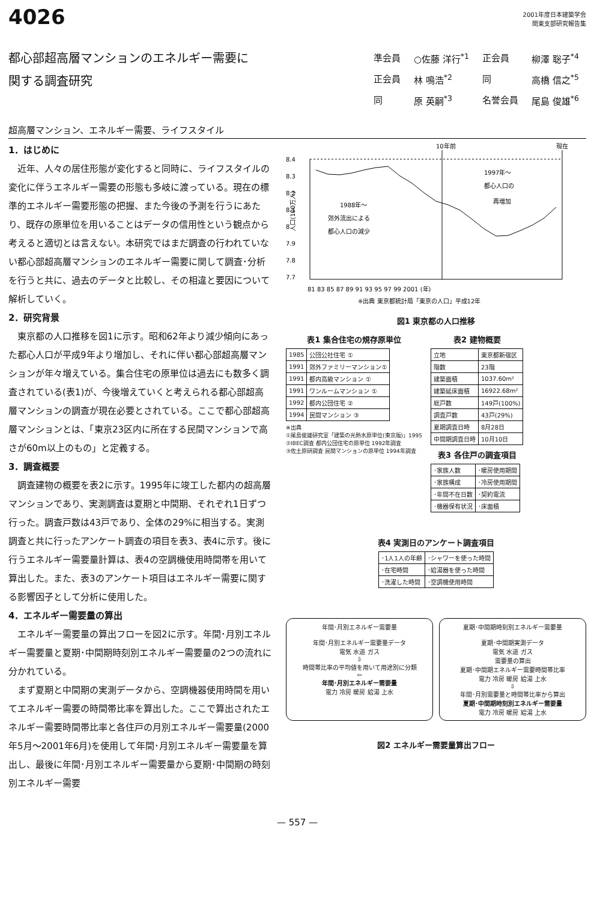4026
2001年度日本建築学会
関東支部研究報告集
都心部超高層マンションのエネルギー需要に
関する調査研究
| 準会員 | ○佐藤 洋行<sup>*1</sup> | 正会員 | 柳澤 聡子<sup>*4</sup> |
| 正会員 | 林 鳴浩<sup>*2</sup> | 同 | 高橋 信之<sup>*5</sup> |
| 同 | 原 英嗣<sup>*3</sup> | 名誉会員 | 尾島 俊雄<sup>*6</sup> |
超高層マンション、エネルギー需要、ライフスタイル
1．はじめに
近年、人々の居住形態が変化すると同時に、ライフスタイルの変化に伴うエネルギー需要の形態も多岐に渡っている。現在の標準的エネルギー需要形態の把握、また今後の予測を行うにあたり、既存の原単位を用いることはデータの信用性という観点から考えると適切とは言えない。本研究ではまだ調査の行われていない都心部超高層マンションのエネルギー需要に関して調査･分析を行うと共に、過去のデータと比較し、その相違と要因について解析していく。
2．研究背景
東京都の人口推移を図1に示す。昭和62年より減少傾向にあった都心人口が平成9年より増加し、それに伴い都心部超高層マンションが年々増えている。集合住宅の原単位は過去にも数多く調査されている(表1)が、今後増えていくと考えられる都心部超高層マンションの調査が現在必要とされている。ここで都心部超高層マンションとは、「東京23区内に所在する民間マンションで高さが60m以上のもの」と定義する。
3．調査概要
調査建物の概要を表2に示す。1995年に竣工した都内の超高層マンションであり、実測調査は夏期と中間期、それぞれ1日ずつ行った。調査戸数は43戸であり、全体の29%に相当する。実測調査と共に行ったアンケート調査の項目を表3、表4に示す。後に行うエネルギー需要量計算は、表4の空調機使用時間帯を用いて算出した。また、表3のアンケート項目はエネルギー需要に関する影響因子として分析に使用した。
4．エネルギー需要量の算出
エネルギー需要量の算出フローを図2に示す。年間･月別エネルギー需要量と夏期･中間期時刻別エネルギー需要量の2つの流れに分かれている。
まず夏期と中間期の実測データから、空調機器使用時間を用いてエネルギー需要の時間帯比率を算出した。ここで算出されたエネルギー需要時間帯比率と各住戸の月別エネルギー需要量(2000年5月～2001年6月)を使用して年間･月別エネルギー需要量を算出し、最後に年間･月別エネルギー需要量から夏期･中間期の時刻別エネルギー需要
10年前
現在
8.4
8.3
8.2
8.1
8
7.9
7.8
7.7
81 83 85 87 89 91 93 95 97 99 2001 (年)
1988年～
郊外流出による
都心人口の減少
1997年～
都心人口の
再増加
人口(100万人)
※出典 東京都統計局「東京の人口」平成12年
図1 東京都の人口推移
表1 集合住宅の規存原単位
| 1985 | 公団公社住宅 ① |
| 1991 | 郊外ファミリーマンション① |
| 1991 | 都内高級マンション ① |
| 1991 | ワンルームマンション ① |
| 1992 | 都内公団住宅 ② |
| 1994 | 民間マンション ③ |
※出典
①尾島俊雄研究室「建築の光熱水原単位(東京版)」1995
②IBEC調査 都内公団住宅の原単位 1992年調査
③佐土原研調査 民間マンションの原単位 1994年調査
表2 建物概要
| 立地 | 東京都新宿区 |
| 階数 | 23階 |
| 建築面積 | 1037.60m² |
| 建築延床面積 | 16922.68m² |
| 総戸数 | 149戸(100%) |
| 調査戸数 | 43戸(29%) |
| 夏期調査日時 | 8月28日 |
| 中間期調査日時 | 10月10日 |
表3 各住戸の調査項目
| ･家族人数 | ･暖房使用期間 |
| ･家族構成 | ･冷房使用期間 |
| ･年間不在日数 | ･契約電流 |
| ･機器保有状況 | ･床面積 |
表4 実測日のアンケート調査項目
| ･1人1人の年齢 | ･シャワーを使った時間 |
| ･在宅時間 | ･給湯器を使った時間 |
| ･洗濯した時間 | ･空調機使用時間 |
年間･月別エネルギー需要量
年間･月別エネルギー需要量データ
電気 水道 ガス
⇩
時間帯比率の平均値を用いて用途別に分類
⇦
年間･月別エネルギー需要量
電力 冷房 暖房 給湯 上水
夏期･中間期時刻別エネルギー需要量
夏期･中間期実測データ
電気 水道 ガス
需要量の算出
夏期･中間期エネルギー需要時間帯比率
電力 冷房 暖房 給湯 上水
⇩
年間･月別需要量と時間帯比率から算出
夏期･中間期時刻別エネルギー需要量
電力 冷房 暖房 給湯 上水
図2 エネルギー需要量算出フロー
— 557 —